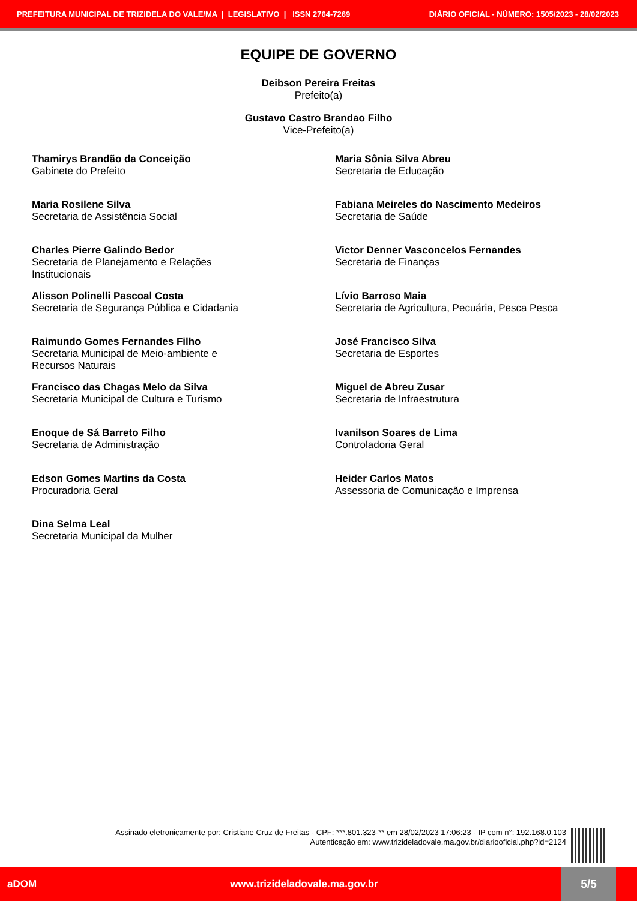PREFEITURA MUNICIPAL DE TRIZIDELA DO VALE/MA | LEGISLATIVO | ISSN 2764-7269 DIÁRIO OFICIAL - NÚMERO: 1505/2023 - 28/02/2023
EQUIPE DE GOVERNO
Deibson Pereira Freitas
Prefeito(a)
Gustavo Castro Brandao Filho
Vice-Prefeito(a)
Thamirys Brandão da Conceição
Gabinete do Prefeito
Maria Sônia Silva Abreu
Secretaria de Educação
Maria Rosilene Silva
Secretaria de Assistência Social
Fabiana Meireles do Nascimento Medeiros
Secretaria de Saúde
Charles Pierre Galindo Bedor
Secretaria de Planejamento e Relações
Institucionais
Victor Denner Vasconcelos Fernandes
Secretaria de Finanças
Alisson Polinelli Pascoal Costa
Secretaria de Segurança Pública e Cidadania
Lívio Barroso Maia
Secretaria de Agricultura, Pecuária, Pesca Pesca
Raimundo Gomes Fernandes Filho
Secretaria Municipal de Meio-ambiente e
Recursos Naturais
José Francisco Silva
Secretaria de Esportes
Francisco das Chagas Melo da Silva
Secretaria Municipal de Cultura e Turismo
Miguel de Abreu Zusar
Secretaria de Infraestrutura
Enoque de Sá Barreto Filho
Secretaria de Administração
Ivanilson Soares de Lima
Controladoria Geral
Edson Gomes Martins da Costa
Procuradoria Geral
Heider Carlos Matos
Assessoria de Comunicação e Imprensa
Dina Selma Leal
Secretaria Municipal da Mulher
Assinado eletronicamente por: Cristiane Cruz de Freitas - CPF: ***.801.323-** em 28/02/2023 17:06:23 - IP com n°: 192.168.0.103
Autenticação em: www.trizideladovale.ma.gov.br/diariooficial.php?id=2124
aDOM www.trizideladovale.ma.gov.br
5/5